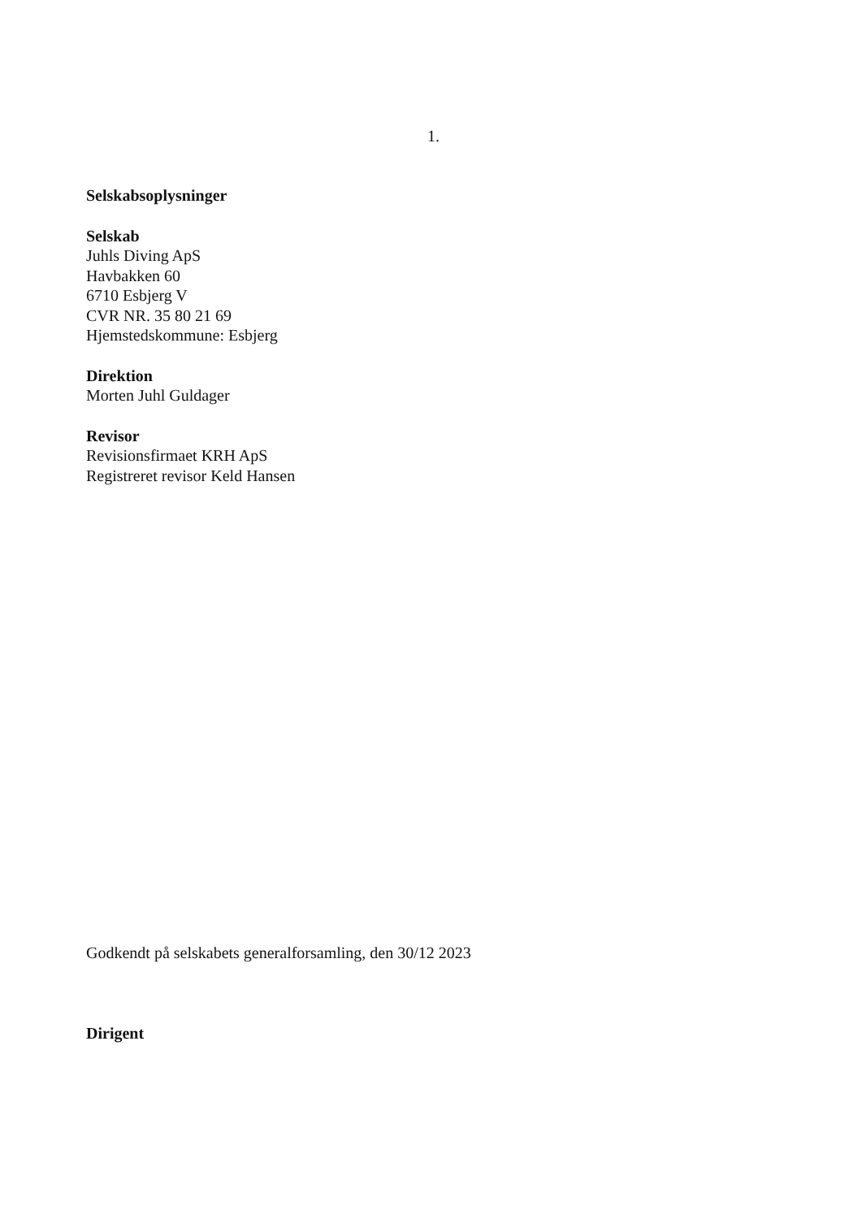1.
Selskabsoplysninger
Selskab
Juhls Diving ApS
Havbakken 60
6710 Esbjerg V
CVR NR. 35 80 21 69
Hjemstedskommune: Esbjerg
Direktion
Morten Juhl Guldager
Revisor
Revisionsfirmaet KRH ApS
Registreret revisor Keld Hansen
Godkendt på selskabets generalforsamling, den 30/12 2023
Dirigent